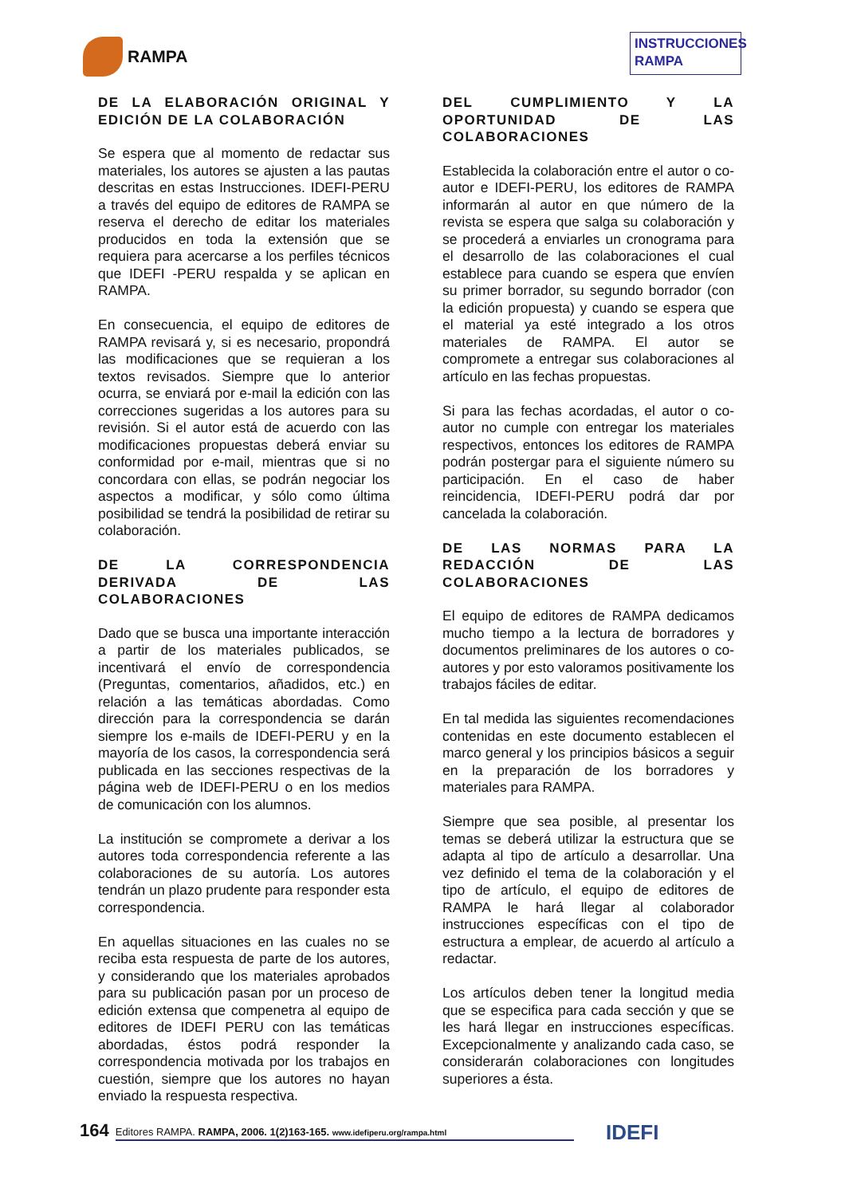RAMPA
INSTRUCCIONES RAMPA
DE LA ELABORACIÓN ORIGINAL Y EDICIÓN DE LA COLABORACIÓN
Se espera que al momento de redactar sus materiales, los autores se ajusten a las pautas descritas en estas Instrucciones. IDEFI-PERU a través del equipo de editores de RAMPA se reserva el derecho de editar los materiales producidos en toda la extensión que se requiera para acercarse a los perfiles técnicos que IDEFI -PERU respalda y se aplican en RAMPA.
En consecuencia, el equipo de editores de RAMPA revisará y, si es necesario, propondrá las modificaciones que se requieran a los textos revisados. Siempre que lo anterior ocurra, se enviará por e-mail la edición con las correcciones sugeridas a los autores para su revisión. Si el autor está de acuerdo con las modificaciones propuestas deberá enviar su conformidad por e-mail, mientras que si no concordara con ellas, se podrán negociar los aspectos a modificar, y sólo como última posibilidad se tendrá la posibilidad de retirar su colaboración.
DE LA CORRESPONDENCIA DERIVADA DE LAS COLABORACIONES
Dado que se busca una importante interacción a partir de los materiales publicados, se incentivará el envío de correspondencia (Preguntas, comentarios, añadidos, etc.) en relación a las temáticas abordadas. Como dirección para la correspondencia se darán siempre los e-mails de IDEFI-PERU y en la mayoría de los casos, la correspondencia será publicada en las secciones respectivas de la página web de IDEFI-PERU o en los medios de comunicación con los alumnos.
La institución se compromete a derivar a los autores toda correspondencia referente a las colaboraciones de su autoría. Los autores tendrán un plazo prudente para responder esta correspondencia.
En aquellas situaciones en las cuales no se reciba esta respuesta de parte de los autores, y considerando que los materiales aprobados para su publicación pasan por un proceso de edición extensa que compenetra al equipo de editores de IDEFI PERU con las temáticas abordadas, éstos podrá responder la correspondencia motivada por los trabajos en cuestión, siempre que los autores no hayan enviado la respuesta respectiva.
DEL CUMPLIMIENTO Y LA OPORTUNIDAD DE LAS COLABORACIONES
Establecida la colaboración entre el autor o co-autor e IDEFI-PERU, los editores de RAMPA informarán al autor en que número de la revista se espera que salga su colaboración y se procederá a enviarles un cronograma para el desarrollo de las colaboraciones el cual establece para cuando se espera que envíen su primer borrador, su segundo borrador (con la edición propuesta) y cuando se espera que el material ya esté integrado a los otros materiales de RAMPA. El autor se compromete a entregar sus colaboraciones al artículo en las fechas propuestas.
Si para las fechas acordadas, el autor o co-autor no cumple con entregar los materiales respectivos, entonces los editores de RAMPA podrán postergar para el siguiente número su participación. En el caso de haber reincidencia, IDEFI-PERU podrá dar por cancelada la colaboración.
DE LAS NORMAS PARA LA REDACCIÓN DE LAS COLABORACIONES
El equipo de editores de RAMPA dedicamos mucho tiempo a la lectura de borradores y documentos preliminares de los autores o co-autores y por esto valoramos positivamente los trabajos fáciles de editar.
En tal medida las siguientes recomendaciones contenidas en este documento establecen el marco general y los principios básicos a seguir en la preparación de los borradores y materiales para RAMPA.
Siempre que sea posible, al presentar los temas se deberá utilizar la estructura que se adapta al tipo de artículo a desarrollar. Una vez definido el tema de la colaboración y el tipo de artículo, el equipo de editores de RAMPA le hará llegar al colaborador instrucciones específicas con el tipo de estructura a emplear, de acuerdo al artículo a redactar.
Los artículos deben tener la longitud media que se especifica para cada sección y que se les hará llegar en instrucciones específicas. Excepcionalmente y analizando cada caso, se considerarán colaboraciones con longitudes superiores a ésta.
164
Editores RAMPA. RAMPA, 2006. 1(2)163-165. www.idefiperu.org/rampa.html
IDEFI